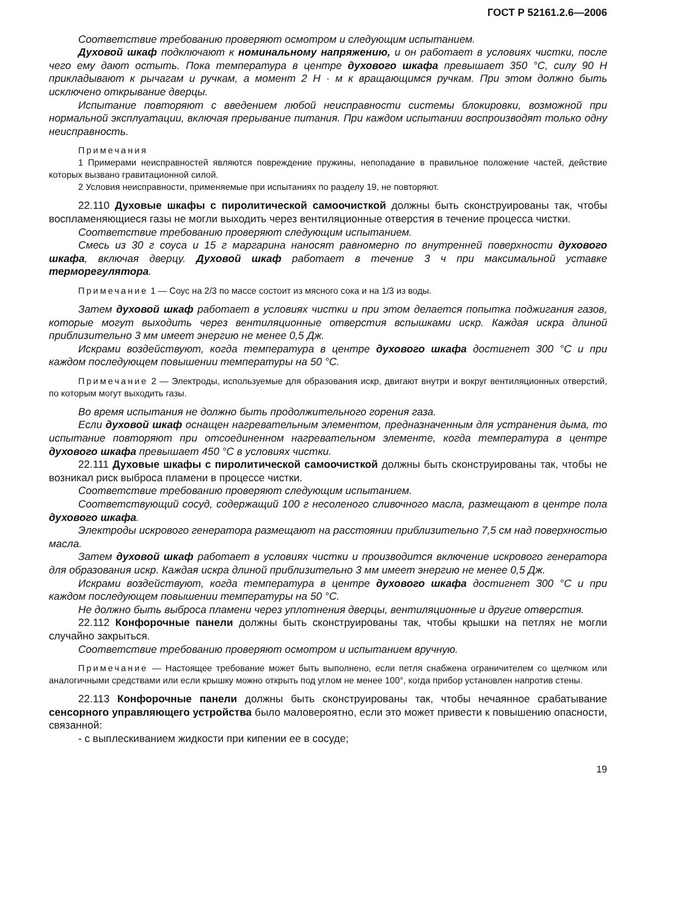ГОСТ Р 52161.2.6—2006
Соответствие требованию проверяют осмотром и следующим испытанием.
Духовой шкаф подключают к номинальному напряжению, и он работает в условиях чистки, после чего ему дают остыть. Пока температура в центре духового шкафа превышает 350 °С, силу 90 Н прикладывают к рычагам и ручкам, а момент 2 Н · м к вращающимся ручкам. При этом должно быть исключено открывание дверцы.
Испытание повторяют с введением любой неисправности системы блокировки, возможной при нормальной эксплуатации, включая прерывание питания. При каждом испытании воспроизводят только одну неисправность.
Примечания
1 Примерами неисправностей являются повреждение пружины, непопадание в правильное положение частей, действие которых вызвано гравитационной силой.
2 Условия неисправности, применяемые при испытаниях по разделу 19, не повторяют.
22.110 Духовые шкафы с пиролитической самоочисткой должны быть сконструированы так, чтобы воспламеняющиеся газы не могли выходить через вентиляционные отверстия в течение процесса чистки.
Соответствие требованию проверяют следующим испытанием.
Смесь из 30 г соуса и 15 г маргарина наносят равномерно по внутренней поверхности духового шкафа, включая дверцу. Духовой шкаф работает в течение 3 ч при максимальной уставке терморегулятора.
Примечание 1 — Соус на 2/3 по массе состоит из мясного сока и на 1/3 из воды.
Затем духовой шкаф работает в условиях чистки и при этом делается попытка поджигания газов, которые могут выходить через вентиляционные отверстия вспышками искр. Каждая искра длиной приблизительно 3 мм имеет энергию не менее 0,5 Дж.
Искрами воздействуют, когда температура в центре духового шкафа достигнет 300 °С и при каждом последующем повышении температуры на 50 °С.
Примечание 2 — Электроды, используемые для образования искр, двигают внутри и вокруг вентиляционных отверстий, по которым могут выходить газы.
Во время испытания не должно быть продолжительного горения газа.
Если духовой шкаф оснащен нагревательным элементом, предназначенным для устранения дыма, то испытание повторяют при отсоединенном нагревательном элементе, когда температура в центре духового шкафа превышает 450 °С в условиях чистки.
22.111 Духовые шкафы с пиролитической самоочисткой должны быть сконструированы так, чтобы не возникал риск выброса пламени в процессе чистки.
Соответствие требованию проверяют следующим испытанием.
Соответствующий сосуд, содержащий 100 г несоленого сливочного масла, размещают в центре пола духового шкафа.
Электроды искрового генератора размещают на расстоянии приблизительно 7,5 см над поверхностью масла.
Затем духовой шкаф работает в условиях чистки и производится включение искрового генератора для образования искр. Каждая искра длиной приблизительно 3 мм имеет энергию не менее 0,5 Дж.
Искрами воздействуют, когда температура в центре духового шкафа достигнет 300 °С и при каждом последующем повышении температуры на 50 °С.
Не должно быть выброса пламени через уплотнения дверцы, вентиляционные и другие отверстия.
22.112 Конфорочные панели должны быть сконструированы так, чтобы крышки на петлях не могли случайно закрыться.
Соответствие требованию проверяют осмотром и испытанием вручную.
Примечание — Настоящее требование может быть выполнено, если петля снабжена ограничителем со щелчком или аналогичными средствами или если крышку можно открыть под углом не менее 100°, когда прибор установлен напротив стены.
22.113 Конфорочные панели должны быть сконструированы так, чтобы нечаянное срабатывание сенсорного управляющего устройства было маловероятно, если это может привести к повышению опасности, связанной:
- с выплескиванием жидкости при кипении ее в сосуде;
19